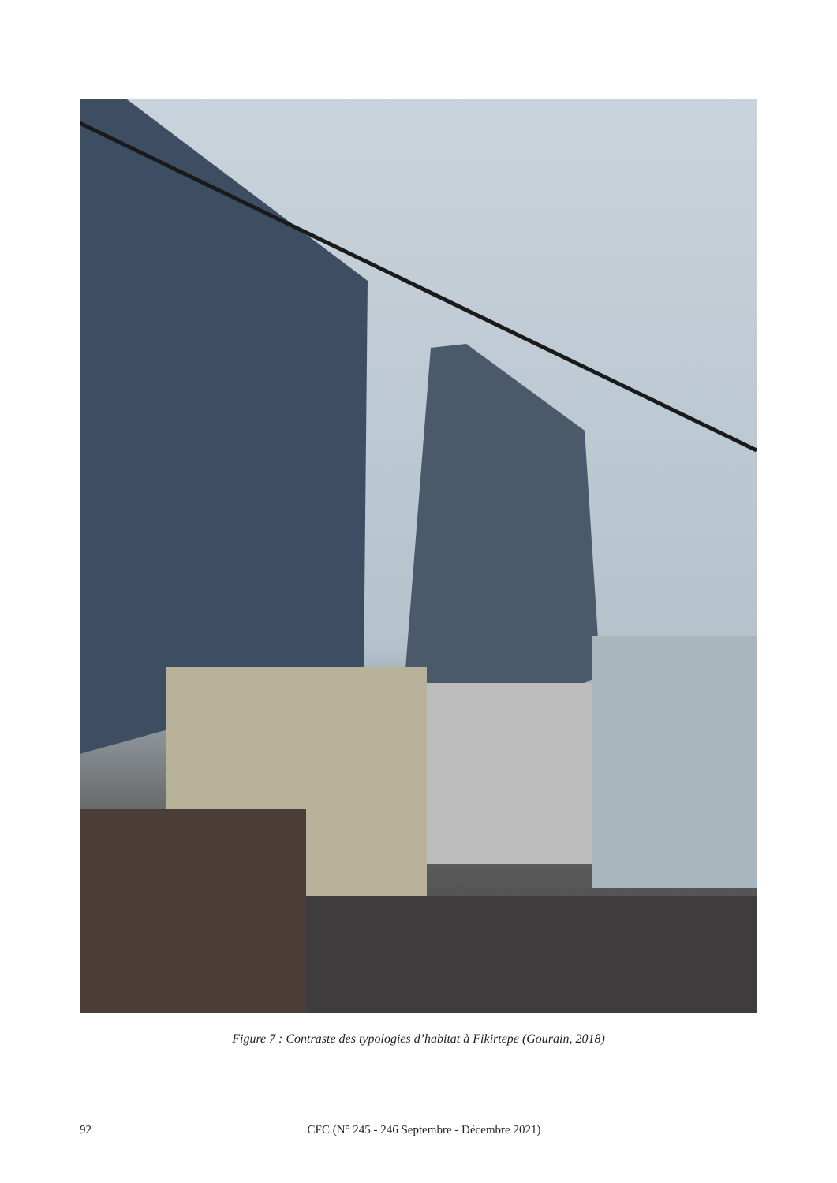Figure 7 : Contraste des typologies d’habitat à Fikirtepe (Gourain, 2018)
92 CFC (N° 245 - 246 Septembre - Décembre 2021)